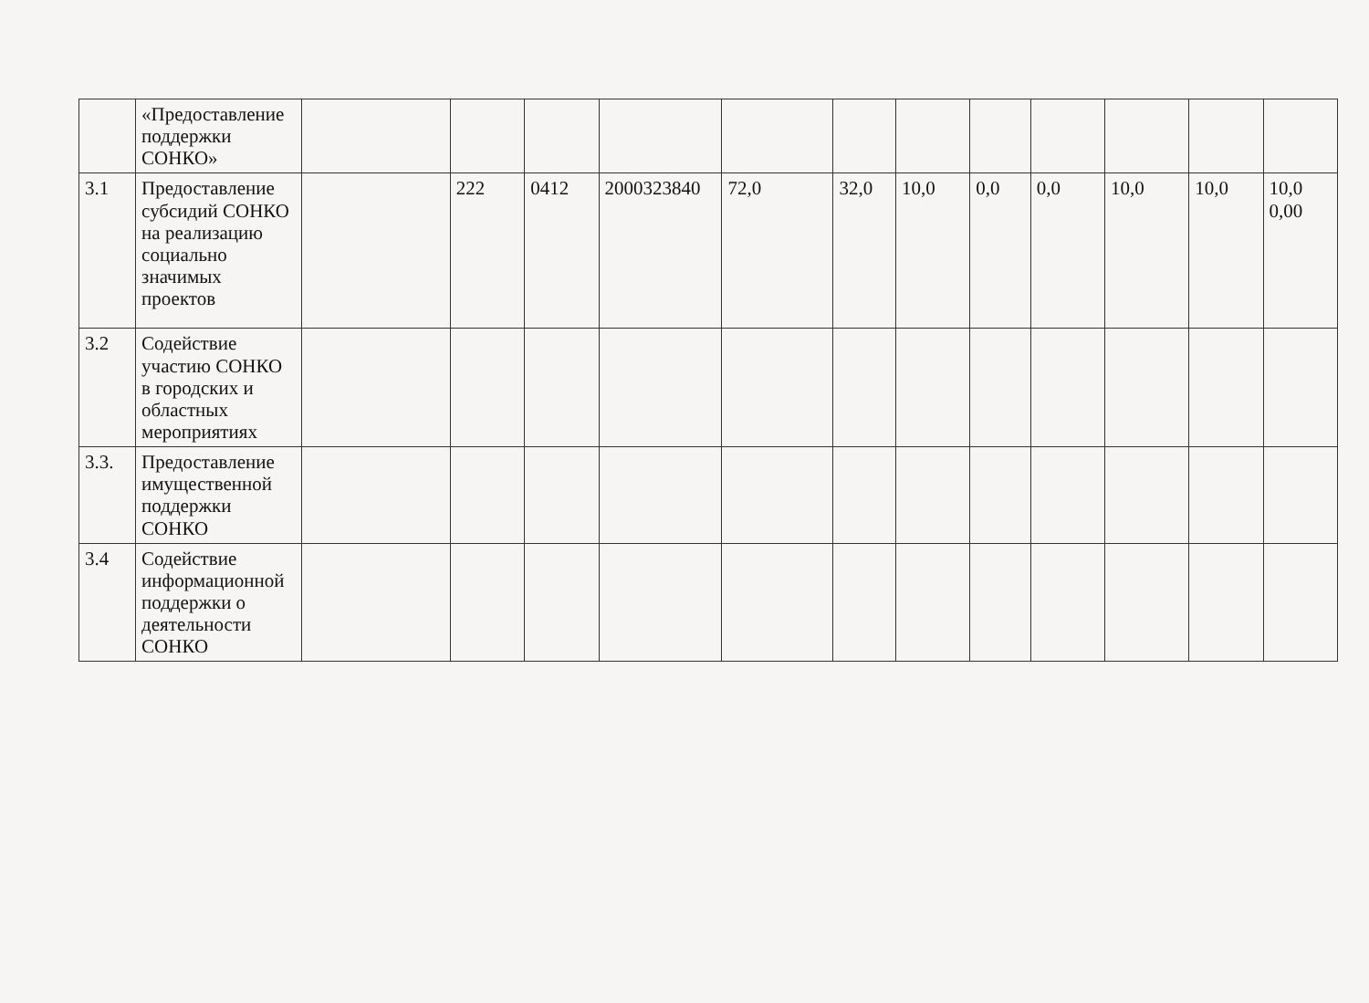| | «Предоставление поддержки СОНКО» | | | | | | | | | | | | |
| 3.1 | Предоставление субсидий СОНКО на реализацию социально значимых проектов | | 222 | 0412 | 2000323840 | 72,0 | 32,0 | 10,0 | 0,0 | 0,0 | 10,0 | 10,0 | 10,0 0,00 |
| 3.2 | Содействие участию СОНКО в городских и областных мероприятиях | | | | | | | | | | | | |
| 3.3. | Предоставление имущественной поддержки СОНКО | | | | | | | | | | | | |
| 3.4 | Содействие информационной поддержки о деятельности СОНКО | | | | | | | | | | | | |